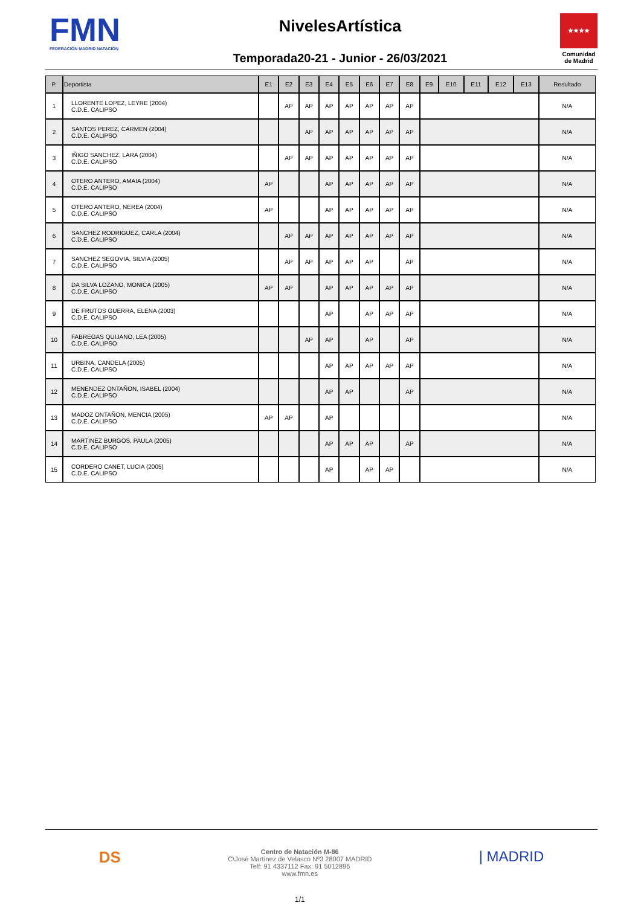FMN
FEDERACIÓN MADRID NATACIÓN
NivelesArtística
Temporada20-21 - Junior - 26/03/2021
★★★★
Comunidad de Madrid
| P. | Deportista | E1 | E2 | E3 | E4 | E5 | E6 | E7 | E8 | E9 | E10 | E11 | E12 | E13 | Resultado |
| --- | --- | --- | --- | --- | --- | --- | --- | --- | --- | --- | --- | --- | --- | --- | --- |
| 1 | LLORENTE LOPEZ, LEYRE (2004) C.D.E. CALIPSO | | AP | AP | AP | AP | AP | AP | AP | | | | | | N/A |
| 2 | SANTOS PEREZ, CARMEN (2004) C.D.E. CALIPSO | | | AP | AP | AP | AP | AP | AP | | | | | | N/A |
| 3 | IÑIGO SANCHEZ, LARA (2004) C.D.E. CALIPSO | | AP | AP | AP | AP | AP | AP | AP | | | | | | N/A |
| 4 | OTERO ANTERO, AMAIA (2004) C.D.E. CALIPSO | AP | | | AP | AP | AP | AP | AP | | | | | | N/A |
| 5 | OTERO ANTERO, NEREA (2004) C.D.E. CALIPSO | AP | | | AP | AP | AP | AP | AP | | | | | | N/A |
| 6 | SANCHEZ RODRIGUEZ, CARLA (2004) C.D.E. CALIPSO | | AP | AP | AP | AP | AP | AP | AP | | | | | | N/A |
| 7 | SANCHEZ SEGOVIA, SILVIA (2005) C.D.E. CALIPSO | | AP | AP | AP | AP | AP | | AP | | | | | | N/A |
| 8 | DA SILVA LOZANO, MONICA (2005) C.D.E. CALIPSO | AP | AP | | AP | AP | AP | AP | AP | | | | | | N/A |
| 9 | DE FRUTOS GUERRA, ELENA (2003) C.D.E. CALIPSO | | | | AP | | AP | AP | AP | | | | | | N/A |
| 10 | FABREGAS QUIJANO, LEA (2005) C.D.E. CALIPSO | | | AP | AP | | AP | | AP | | | | | | N/A |
| 11 | URBINA, CANDELA (2005) C.D.E. CALIPSO | | | | AP | AP | AP | AP | AP | | | | | | N/A |
| 12 | MENENDEZ ONTAÑON, ISABEL (2004) C.D.E. CALIPSO | | | | AP | AP | | | AP | | | | | | N/A |
| 13 | MADOZ ONTAÑON, MENCIA (2005) C.D.E. CALIPSO | AP | AP | | AP | | | | | | | | | | N/A |
| 14 | MARTINEZ BURGOS, PAULA (2005) C.D.E. CALIPSO | | | | AP | AP | AP | | AP | | | | | | N/A |
| 15 | CORDERO CANET, LUCIA (2005) C.D.E. CALIPSO | | | | AP | | AP | AP | | | | | | | N/A |
DS
Centro de Natación M-86
C\José Martínez de Velasco Nº3 28007 MADRID
Telf: 91 4337112 Fax: 91 5012896
www.fmn.es
| MADRID
1/1